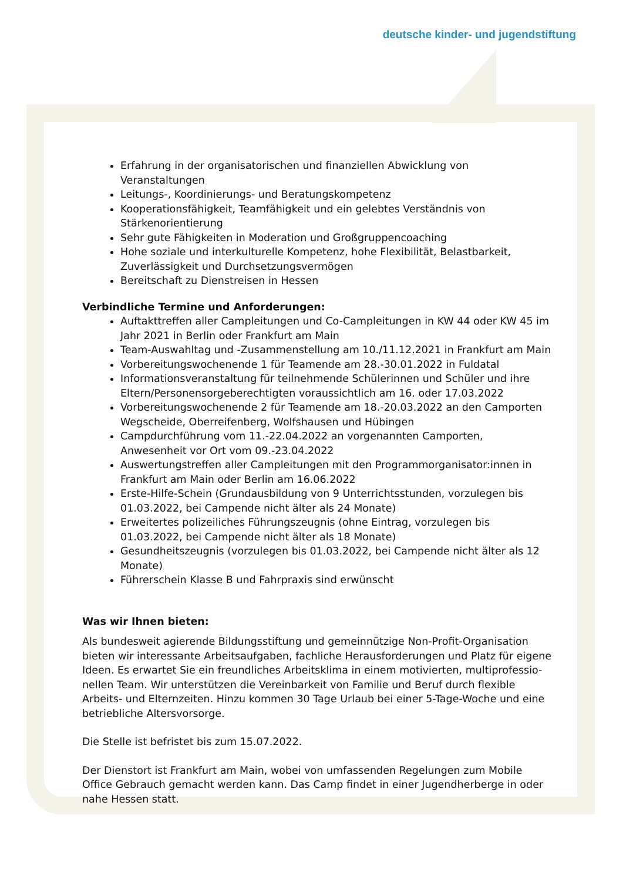deutsche kinder- und jugendstiftung
Erfahrung in der organisatorischen und finanziellen Abwicklung von Veranstaltungen
Leitungs-, Koordinierungs- und Beratungskompetenz
Kooperationsfähigkeit, Teamfähigkeit und ein gelebtes Verständnis von Stärkenorientierung
Sehr gute Fähigkeiten in Moderation und Großgruppencoaching
Hohe soziale und interkulturelle Kompetenz, hohe Flexibilität, Belastbarkeit, Zuverlässigkeit und Durchsetzungsvermögen
Bereitschaft zu Dienstreisen in Hessen
Verbindliche Termine und Anforderungen:
Auftakttreffen aller Campleitungen und Co-Campleitungen in KW 44 oder KW 45 im Jahr 2021 in Berlin oder Frankfurt am Main
Team-Auswahltag und -Zusammenstellung am 10./11.12.2021 in Frankfurt am Main
Vorbereitungswochenende 1 für Teamende am 28.-30.01.2022 in Fuldatal
Informationsveranstaltung für teilnehmende Schülerinnen und Schüler und ihre Eltern/Personensorgeberechtigten voraussichtlich am 16. oder 17.03.2022
Vorbereitungswochenende 2 für Teamende am 18.-20.03.2022 an den Camporten Wegscheide, Oberreifenberg, Wolfshausen und Hübingen
Campdurchführung vom 11.-22.04.2022 an vorgenannten Camporten, Anwesenheit vor Ort vom 09.-23.04.2022
Auswertungstreffen aller Campleitungen mit den Programmorganisator:innen in Frankfurt am Main oder Berlin am 16.06.2022
Erste-Hilfe-Schein (Grundausbildung von 9 Unterrichtsstunden, vorzulegen bis 01.03.2022, bei Campende nicht älter als 24 Monate)
Erweitertes polizeiliches Führungszeugnis (ohne Eintrag, vorzulegen bis 01.03.2022, bei Campende nicht älter als 18 Monate)
Gesundheitszeugnis (vorzulegen bis 01.03.2022, bei Campende nicht älter als 12 Monate)
Führerschein Klasse B und Fahrpraxis sind erwünscht
Was wir Ihnen bieten:
Als bundesweit agierende Bildungsstiftung und gemeinnützige Non-Profit-Organisation bieten wir interessante Arbeitsaufgaben, fachliche Herausforderungen und Platz für eigene Ideen. Es erwartet Sie ein freundliches Arbeitsklima in einem motivierten, multiprofessio-nellen Team. Wir unterstützen die Vereinbarkeit von Familie und Beruf durch flexible Arbeits- und Elternzeiten. Hinzu kommen 30 Tage Urlaub bei einer 5-Tage-Woche und eine betriebliche Altersvorsorge.
Die Stelle ist befristet bis zum 15.07.2022.
Der Dienstort ist Frankfurt am Main, wobei von umfassenden Regelungen zum Mobile Office Gebrauch gemacht werden kann. Das Camp findet in einer Jugendherberge in oder nahe Hessen statt.